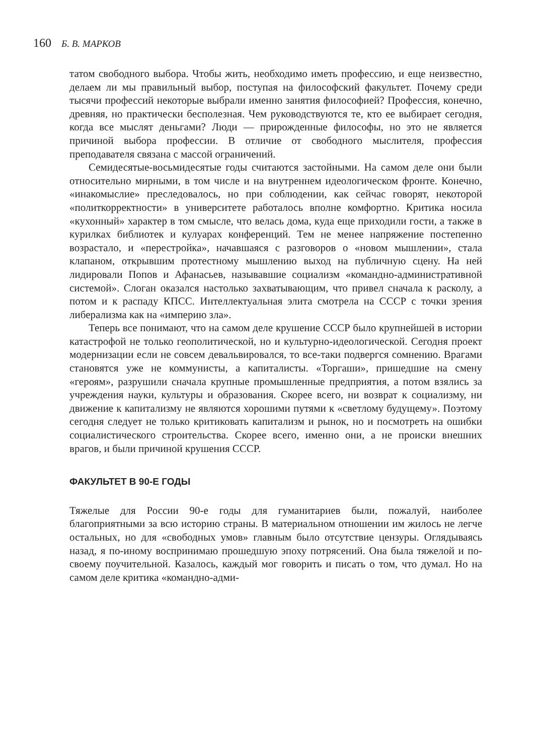160 Б. В. МАРКОВ
татом свободного выбора. Чтобы жить, необходимо иметь профессию, и еще неизвестно, делаем ли мы правильный выбор, поступая на философский факультет. Почему среди тысячи профессий некоторые выбрали именно занятия философией? Профессия, конечно, древняя, но практически бесполезная. Чем руководствуются те, кто ее выбирает сегодня, когда все мыслят деньгами? Люди — прирожденные философы, но это не является причиной выбора профессии. В отличие от свободного мыслителя, профессия преподавателя связана с массой ограничений.
Семидесятые-восьмидесятые годы считаются застойными. На самом деле они были относительно мирными, в том числе и на внутреннем идеологическом фронте. Конечно, «инакомыслие» преследовалось, но при соблюдении, как сейчас говорят, некоторой «политкорректности» в университете работалось вполне комфортно. Критика носила «кухонный» характер в том смысле, что велась дома, куда еще приходили гости, а также в курилках библиотек и кулуарах конференций. Тем не менее напряжение постепенно возрастало, и «перестройка», начавшаяся с разговоров о «новом мышлении», стала клапаном, открывшим протестному мышлению выход на публичную сцену. На ней лидировали Попов и Афанасьев, называвшие социализм «командно-административной системой». Слоган оказался настолько захватывающим, что привел сначала к расколу, а потом и к распаду КПСС. Интеллектуальная элита смотрела на СССР с точки зрения либерализма как на «империю зла».
Теперь все понимают, что на самом деле крушение СССР было крупнейшей в истории катастрофой не только геополитической, но и культурно-идеологической. Сегодня проект модернизации если не совсем девальвировался, то все-таки подвергся сомнению. Врагами становятся уже не коммунисты, а капиталисты. «Торгаши», пришедшие на смену «героям», разрушили сначала крупные промышленные предприятия, а потом взялись за учреждения науки, культуры и образования. Скорее всего, ни возврат к социализму, ни движение к капитализму не являются хорошими путями к «светлому будущему». Поэтому сегодня следует не только критиковать капитализм и рынок, но и посмотреть на ошибки социалистического строительства. Скорее всего, именно они, а не происки внешних врагов, и были причиной крушения СССР.
ФАКУЛЬТЕТ В 90-Е ГОДЫ
Тяжелые для России 90-е годы для гуманитариев были, пожалуй, наиболее благоприятными за всю историю страны. В материальном отношении им жилось не легче остальных, но для «свободных умов» главным было отсутствие цензуры. Оглядываясь назад, я по-иному воспринимаю прошедшую эпоху потрясений. Она была тяжелой и по-своему поучительной. Казалось, каждый мог говорить и писать о том, что думал. Но на самом деле критика «командно-адми-